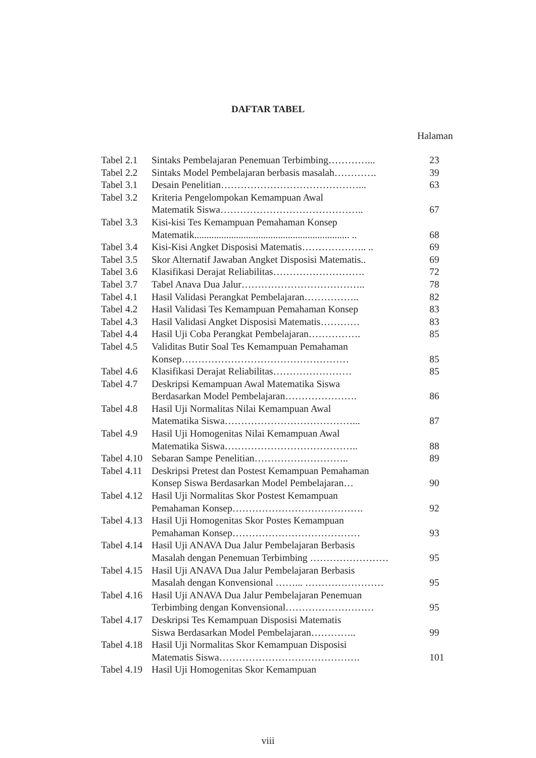DAFTAR TABEL
Halaman
| Tabel 2.1 | Sintaks Pembelajaran Penemuan Terbimbing…………... | 23 |
| Tabel 2.2 | Sintaks Model Pembelajaran berbasis masalah…………. | 39 |
| Tabel 3.1 | Desain Penelitian……………………………………... | 63 |
| Tabel 3.2 | Kriteria Pengelompokan Kemampuan Awal Matematik Siswa…………………………………….. | 67 |
| Tabel 3.3 | Kisi-kisi Tes Kemampuan Pemahaman Konsep Matematik............................................................... .. | 68 |
| Tabel 3.4 | Kisi-Kisi Angket Disposisi Matematis……………….. .. | 69 |
| Tabel 3.5 | Skor Alternatif Jawaban Angket Disposisi Matematis.. | 69 |
| Tabel 3.6 | Klasifikasi Derajat Reliabilitas………………………. | 72 |
| Tabel 3.7 | Tabel Anava Dua Jalur……………………………….. | 78 |
| Tabel 4.1 | Hasil Validasi Perangkat Pembelajaran…………….. | 82 |
| Tabel 4.2 | Hasil Validasi Tes Kemampuan Pemahaman Konsep | 83 |
| Tabel 4.3 | Hasil Validasi Angket Disposisi Matematis………… | 83 |
| Tabel 4.4 | Hasil Uji Coba Perangkat Pembelajaran……………. | 85 |
| Tabel 4.5 | Validitas Butir Soal Tes Kemampuan Pemahaman Konsep…………………………………………… | 85 |
| Tabel 4.6 | Klasifikasi Derajat Reliabilitas…………………… | 85 |
| Tabel 4.7 | Deskripsi Kemampuan Awal Matematika Siswa Berdasarkan Model Pembelajaran…………………. | 86 |
| Tabel 4.8 | Hasil Uji Normalitas Nilai Kemampuan Awal Matematika Siswa…………………………………... | 87 |
| Tabel 4.9 | Hasil Uji Homogenitas Nilai Kemampuan Awal Matematika Siswa………………………………….. | 88 |
| Tabel 4.10 | Sebaran Sampe Penelitian……………………….. | 89 |
| Tabel 4.11 | Deskripsi Pretest dan Postest Kemampuan Pemahaman Konsep Siswa Berdasarkan Model Pembelajaran… | 90 |
| Tabel 4.12 | Hasil Uji Normalitas Skor Postest Kemampuan Pemahaman Konsep…………………………………. | 92 |
| Tabel 4.13 | Hasil Uji Homogenitas Skor Postes Kemampuan Pemahaman Konsep………………………………… | 93 |
| Tabel 4.14 | Hasil Uji ANAVA Dua Jalur Pembelajaran Berbasis Masalah dengan Penemuan Terbimbing …………………… | 95 |
| Tabel 4.15 | Hasil Uji ANAVA Dua Jalur Pembelajaran Berbasis Masalah dengan Konvensional ……... …………………… | 95 |
| Tabel 4.16 | Hasil Uji ANAVA Dua Jalur Pembelajaran Penemuan Terbimbing dengan Konvensional……………………… | 95 |
| Tabel 4.17 | Deskripsi Tes Kemampuan Disposisi Matematis Siswa Berdasarkan Model Pembelajaran………….. | 99 |
| Tabel 4.18 | Hasil Uji Normalitas Skor Kemampuan Disposisi Matematis Siswa……………………………………. | 101 |
| Tabel 4.19 | Hasil Uji Homogenitas Skor Kemampuan | |
viii